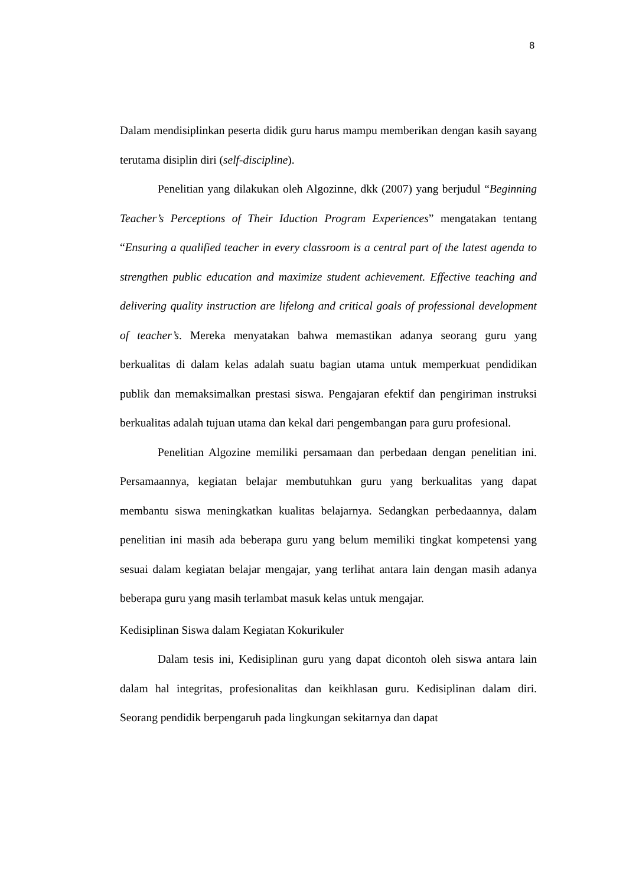8
Dalam mendisiplinkan peserta didik guru harus mampu memberikan dengan kasih sayang terutama disiplin diri (self-discipline).
Penelitian yang dilakukan oleh Algozinne, dkk (2007) yang berjudul “Beginning Teacher’s Perceptions of Their Iduction Program Experiences” mengatakan tentang “Ensuring a qualified teacher in every classroom is a central part of the latest agenda to strengthen public education and maximize student achievement. Effective teaching and delivering quality instruction are lifelong and critical goals of professional development of teacher’s. Mereka menyatakan bahwa memastikan adanya seorang guru yang berkualitas di dalam kelas adalah suatu bagian utama untuk memperkuat pendidikan publik dan memaksimalkan prestasi siswa. Pengajaran efektif dan pengiriman instruksi berkualitas adalah tujuan utama dan kekal dari pengembangan para guru profesional.
Penelitian Algozine memiliki persamaan dan perbedaan dengan penelitian ini. Persamaannya, kegiatan belajar membutuhkan guru yang berkualitas yang dapat membantu siswa meningkatkan kualitas belajarnya. Sedangkan perbedaannya, dalam penelitian ini masih ada beberapa guru yang belum memiliki tingkat kompetensi yang sesuai dalam kegiatan belajar mengajar, yang terlihat antara lain dengan masih adanya beberapa guru yang masih terlambat masuk kelas untuk mengajar.
Kedisiplinan Siswa dalam Kegiatan Kokurikuler
Dalam tesis ini, Kedisiplinan guru yang dapat dicontoh oleh siswa antara lain dalam hal integritas, profesionalitas dan keikhlasan guru. Kedisiplinan dalam diri. Seorang pendidik berpengaruh pada lingkungan sekitarnya dan dapat